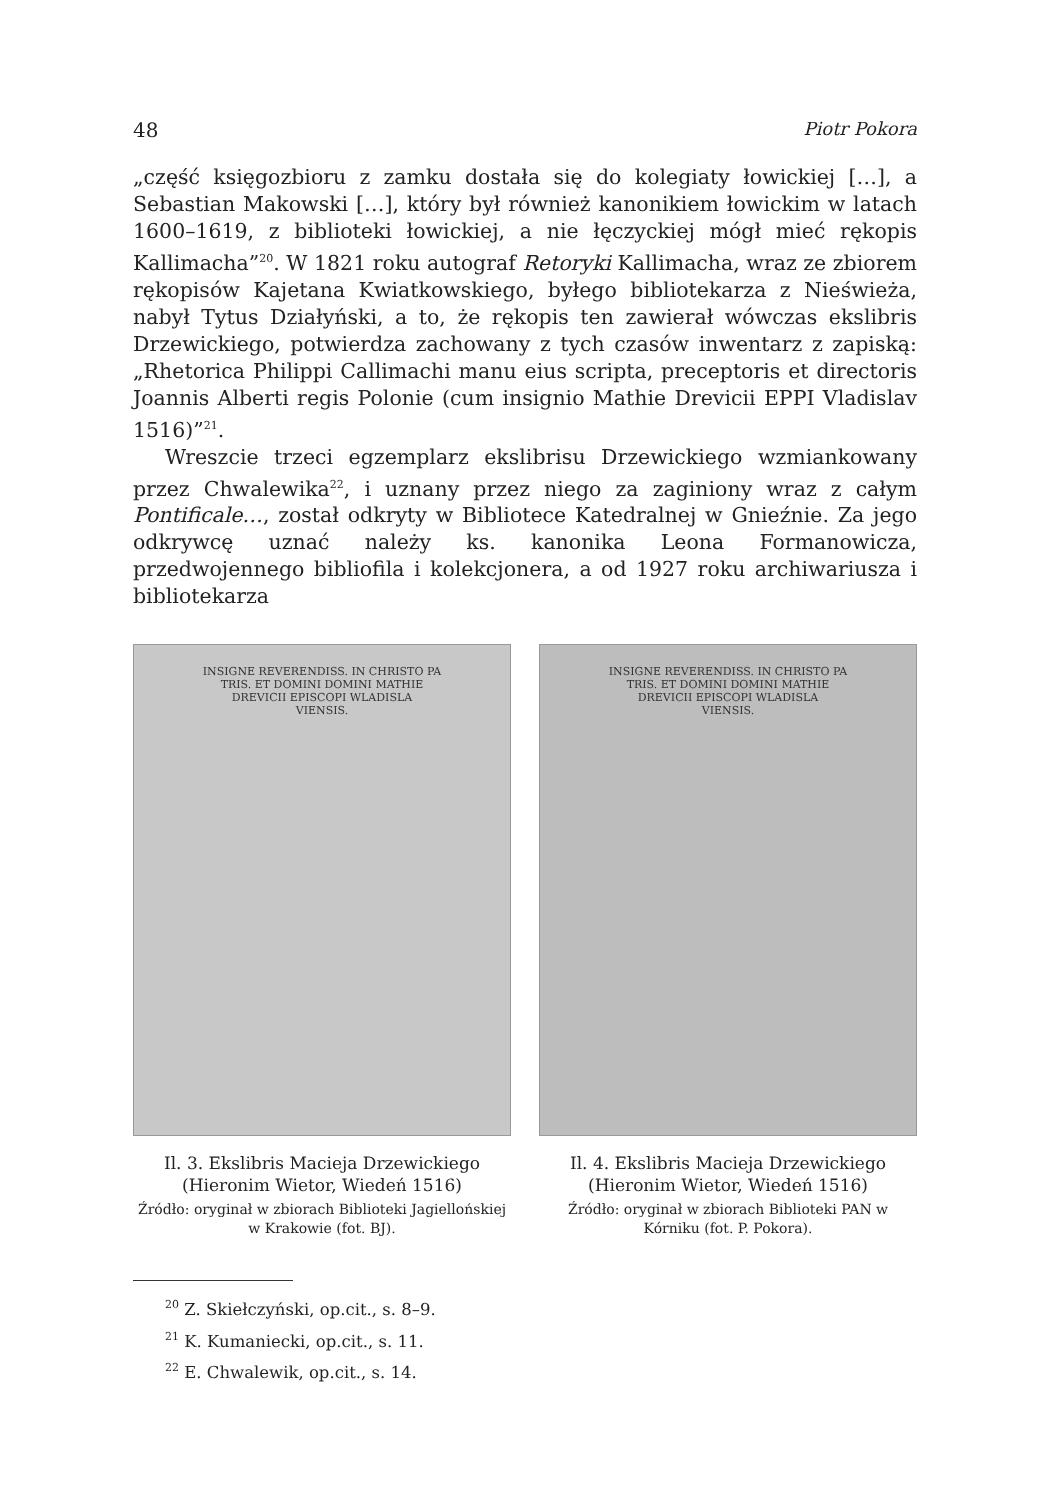48 Piotr Pokora
„część księgozbioru z zamku dostała się do kolegiaty łowickiej […], a Sebastian Makowski […], który był również kanonikiem łowickim w latach 1600–1619, z biblioteki łowickiej, a nie łęczyckiej mógł mieć rękopis Kallimacha”<sup>20</sup>. W 1821 roku autograf Retoryki Kallimacha, wraz ze zbiorem rękopisów Kajetana Kwiatkowskiego, byłego bibliotekarza z Nieświeża, nabył Tytus Działyński, a to, że rękopis ten zawierał wówczas ekslibris Drzewickiego, potwierdza zachowany z tych czasów inwentarz z zapiską: „Rhetorica Philippi Callimachi manu eius scripta, preceptoris et directoris Joannis Alberti regis Polonie (cum insignio Mathie Drevicii EPPI Vladislav 1516)”<sup>21</sup>.
Wreszcie trzeci egzemplarz ekslibrisu Drzewickiego wzmiankowany przez Chwalewika<sup>22</sup>, i uznany przez niego za zaginiony wraz z całym Pontificale…, został odkryty w Bibliotece Katedralnej w Gnieźnie. Za jego odkrywcę uznać należy ks. kanonika Leona Formanowicza, przedwojennego bibliofila i kolekcjonera, a od 1927 roku archiwariusza i bibliotekarza
INSIGNE REVERENDISS. IN CHRISTO PA
TRIS. ET DOMINI DOMINI MATHIE
DREVICII EPISCOPI WLADISLA
VIENSIS.
Il. 3. Ekslibris Macieja Drzewickiego (Hieronim Wietor, Wiedeń 1516)
Źródło: oryginał w zbiorach Biblioteki Jagiellońskiej w Krakowie (fot. BJ).
INSIGNE REVERENDISS. IN CHRISTO PA
TRIS. ET DOMINI DOMINI MATHIE
DREVICII EPISCOPI WLADISLA
VIENSIS.
Il. 4. Ekslibris Macieja Drzewickiego (Hieronim Wietor, Wiedeń 1516)
Źródło: oryginał w zbiorach Biblioteki PAN w Kórniku (fot. P. Pokora).
<sup>20</sup> Z. Skiełczyński, op.cit., s. 8–9.
<sup>21</sup> K. Kumaniecki, op.cit., s. 11.
<sup>22</sup> E. Chwalewik, op.cit., s. 14.